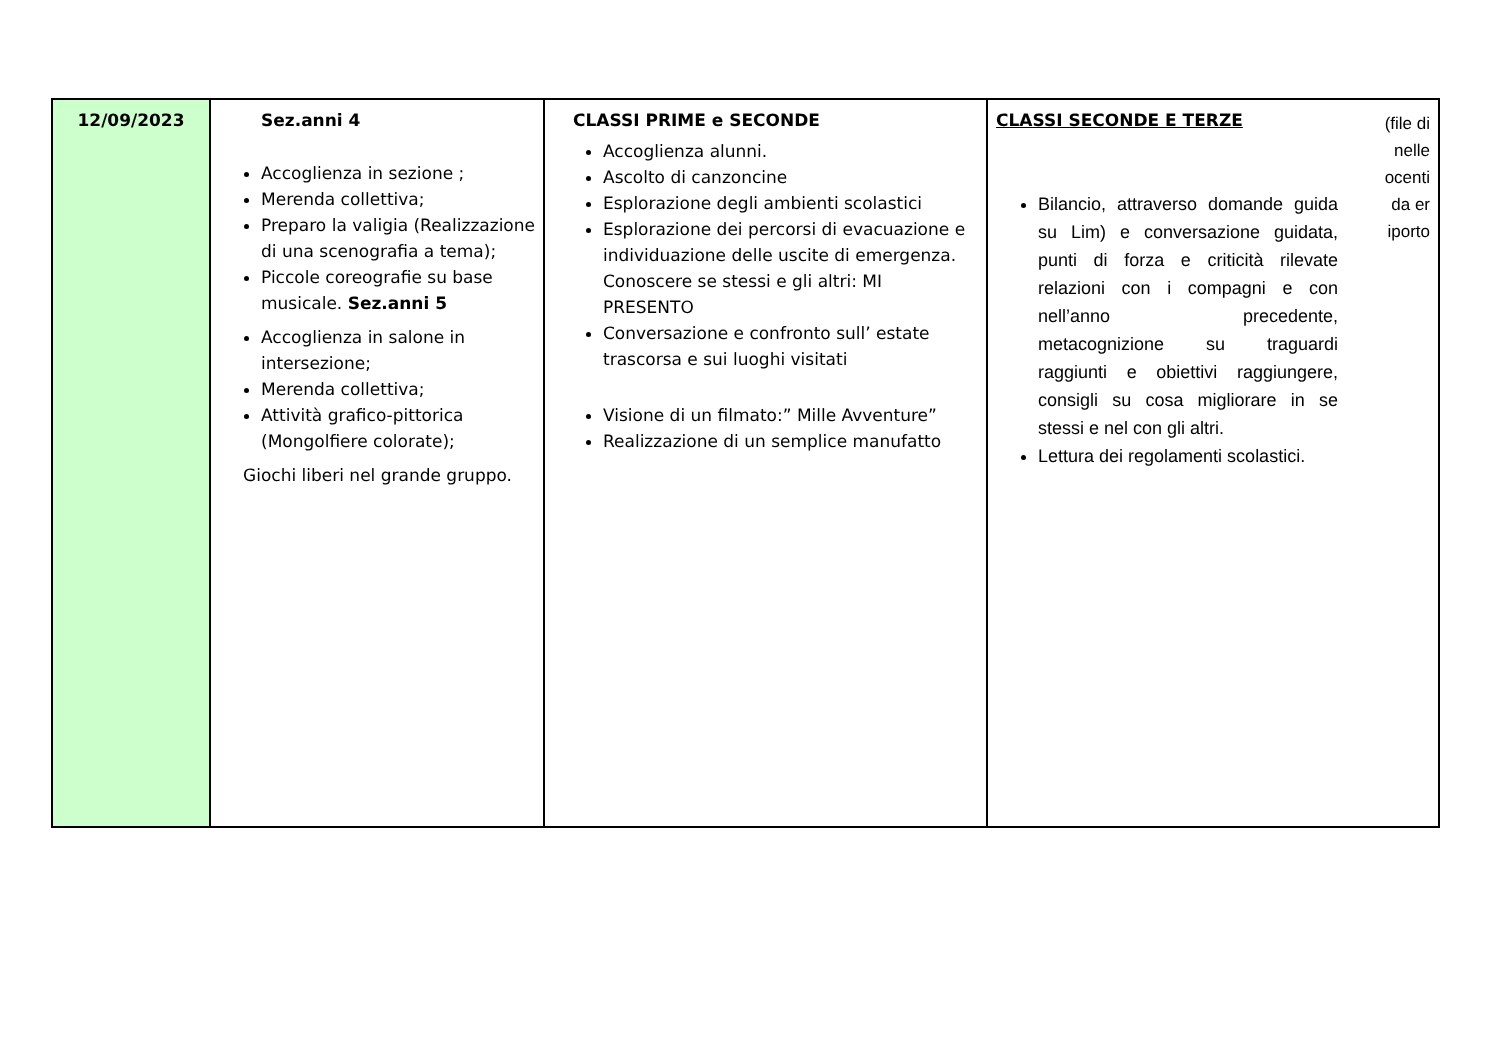| 12/09/2023 | Sez.anni 4 Accoglienza in sezione ; Merenda collettiva; Preparo la valigia (Realizzazione di una scenografia a tema); Piccole coreografie su base musicale. Sez.anni 5 Accoglienza in salone in intersezione; Merenda collettiva; Attività grafico-pittorica (Mongolfiere colorate); Giochi liberi nel grande gruppo. | CLASSI PRIME e SECONDE Accoglienza alunni. Ascolto di canzoncine Esplorazione degli ambienti scolastici Esplorazione dei percorsi di evacuazione e individuazione delle uscite di emergenza. Conoscere se stessi e gli altri: MI PRESENTO Conversazione e confronto sull’ estate trascorsa e sui luoghi visitati Visione di un filmato:” Mille Avventure” Realizzazione di un semplice manufatto | (file di nelle ocenti da er iporto CLASSI SECONDE E TERZE Bilancio, attraverso domande guida su Lim) e conversazione guidata, punti di forza e criticità rilevate relazioni con i compagni e con nell’anno precedente, metacognizione su traguardi raggiunti e obiettivi raggiungere, consigli su cosa migliorare in se stessi e nel con gli altri. Lettura dei regolamenti scolastici. |